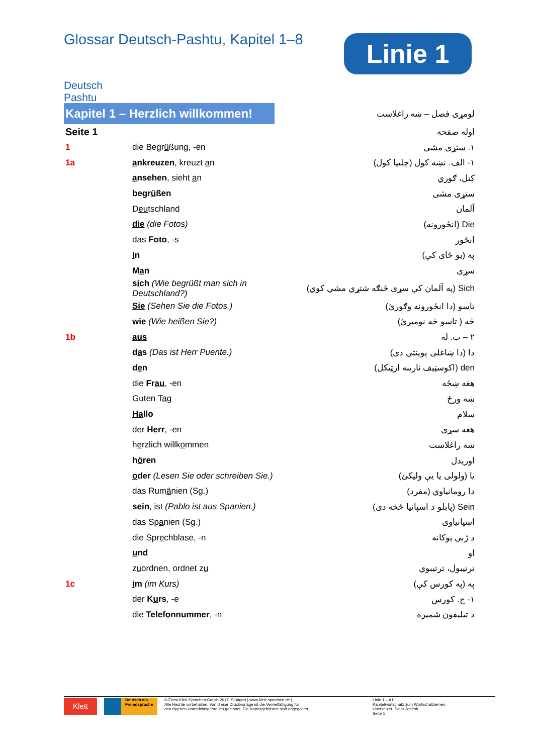Glossar Deutsch-Pashtu, Kapitel 1–8
Linie 1
Deutsch Pashtu
| Kapitel 1 – Herzlich willkommen! | | لومړی فصل – ښه راغلاست |
| Seite 1 | | اوله صفحه |
| 1 | die Begr ü ßung, -en | ١. ستړی مشی |
| 1a | a nkreuzen , kreuzt a n | ١- الف. نښه کول (چلیپا کول) |
| | a nsehen , sieht a n | کتل، ګوري |
| | begr ü ßen | ستړی مشی |
| | D eu tschland | آلمان |
| | die (die Fotos) | Die (انځورونه) |
| | das F o to , -s | انځور |
| | I n | په (یو ځای کې) |
| | M a n | سړی |
| | s i ch (Wie begrüßt man sich in Deutschland?) | Sich (په آلمان کې سړی څنګه شتړي مشي کوي) |
| | Sie (Sehen Sie die Fotos.) | تاسو (دا انځورونه وګورئ) |
| | wie (Wie heißen Sie?) | څه ( تاسو څه نومیږئ) |
| 1b | aus | ٢ – ب. له |
| | d a s (Das ist Herr Puente.) | دا (دا ښاغلی پوینتي دی) |
| | d e n | den (اکوسټیف نارینه ارټیکل) |
| | die Fr au , -en | هغه ښځه |
| | Guten T a g | ښه ورځ |
| | Ha llo | سلام |
| | der H e rr , -en | هغه سړی |
| | h e rzlich willk o mmen | ښه راغلاست |
| | h ö ren | اوریدل |
| | o der (Lesen Sie oder schreiben Sie.) | یا (ولولی یا یې ولیکئ) |
| | das Rum ä nien (Sg.) | دا رومانیاوي (مفرد) |
| | s ei n , i st (Pablo ist aus Spanien.) | Sein (پابلو د اسپانیا څخه دی) |
| | das Sp a nien (Sg.) | اسپانیاوی |
| | die Spr e chblase, -n | د ژبي پوکانه |
| | u nd | او |
| | z u ordnen, ordnet z u | ترتیبول، ترتیبوي |
| 1c | i m (im Kurs) | په (په کورس کې) |
| | der K u rs , -e | ١- ج. کورس |
| | die Telef o nnummer , -n | د تیلیفون شمیره |
Klett
Deutsch als Fremdsprache
© Ernst-Klett-Sprachen GmbH 2017, Stuttgart | www.klett-sprachen.de |
Alle Rechte vorbehalten. Von dieser Druckvorlage ist die Vervielfältigung für
den eigenen Unterrichtsgebrauch gestattet. Die Kopiergebühren sind abgegolten.
Linie 1 – A1.1
Kapitelwortschatz zum Wortschatzlernen
Übersetzer: Satar Jahesh
Seite 1